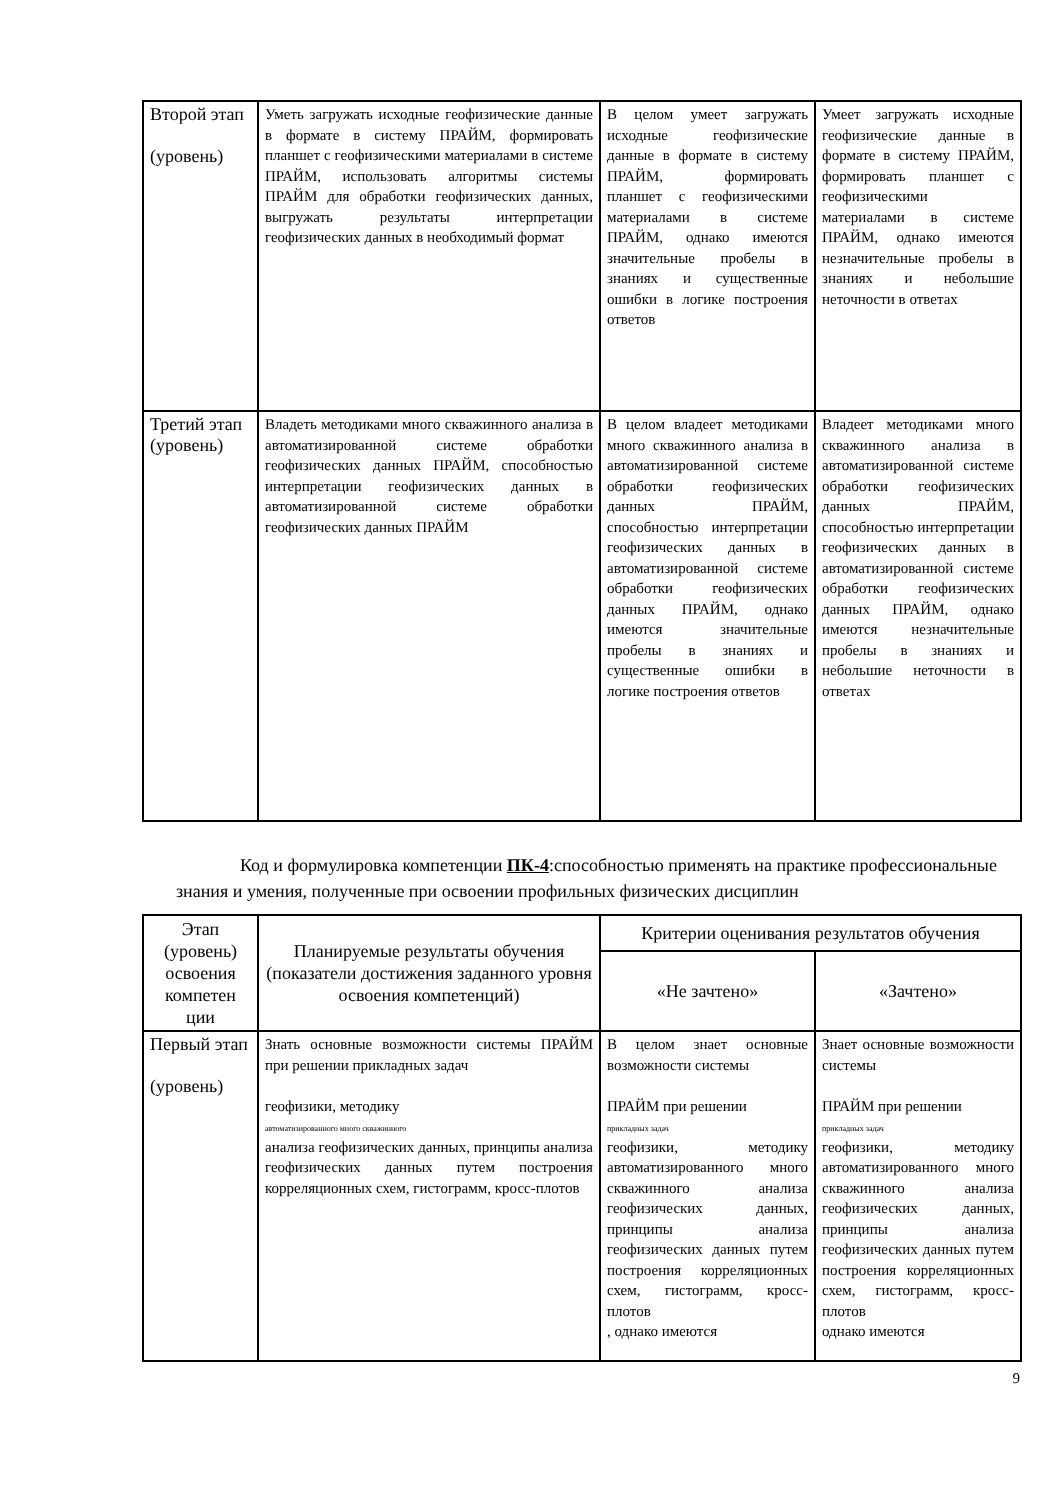| Второй этап (уровень) | Уметь загружать исходные геофизические данные в формате в систему ПРАЙМ, формировать планшет с геофизическими материалами в системе ПРАЙМ, использовать алгоритмы системы ПРАЙМ для обработки геофизических данных, выгружать результаты интерпретации геофизических данных в необходимый формат | В целом умеет загружать исходные геофизические данные в формате в систему ПРАЙМ, формировать планшет с геофизическими материалами в системе ПРАЙМ, однако имеются значительные пробелы в знаниях и существенные ошибки в логике построения ответов | Умеет загружать исходные геофизические данные в формате в систему ПРАЙМ, формировать планшет с геофизическими материалами в системе ПРАЙМ, однако имеются незначительные пробелы в знаниях и небольшие неточности в ответах |
| Третий этап (уровень) | Владеть методиками много скважинного анализа в автоматизированной системе обработки геофизических данных ПРАЙМ, способностью интерпретации геофизических данных в автоматизированной системе обработки геофизических данных ПРАЙМ | В целом владеет методиками много скважинного анализа в автоматизированной системе обработки геофизических данных ПРАЙМ, способностью интерпретации геофизических данных в автоматизированной системе обработки геофизических данных ПРАЙМ, однако имеются значительные пробелы в знаниях и существенные ошибки в логике построения ответов | Владеет методиками много скважинного анализа в автоматизированной системе обработки геофизических данных ПРАЙМ, способностью интерпретации геофизических данных в автоматизированной системе обработки геофизических данных ПРАЙМ, однако имеются незначительные пробелы в знаниях и небольшие неточности в ответах |
Код и формулировка компетенции ПК-4:способностью применять на практике профессиональные знания и умения, полученные при освоении профильных физических дисциплин
| Этап (уровень) освоения компетен ции | Планируемые результаты обучения (показатели достижения заданного уровня освоения компетенций) | Критерии оценивания результатов обучения | |
| --- | --- | --- | --- |
| | | «Не зачтено» | «Зачтено» |
| Первый этап (уровень) | Знать основные возможности системы ПРАЙМ при решении прикладных задач геофизики, методику автоматизированного много скважинного анализа геофизических данных, принципы анализа геофизических данных путем построения корреляционных схем, гистограмм, кросс-плотов | В целом знает основные возможности системы ПРАЙМ при решении прикладных задач геофизики, методику автоматизированного много скважинного анализа геофизических данных, принципы анализа геофизических данных путем построения корреляционных схем, гистограмм, кросс-плотов , однако имеются | Знает основные возможности системы ПРАЙМ при решении прикладных задач геофизики, методику автоматизированного много скважинного анализа геофизических данных, принципы анализа геофизических данных путем построения корреляционных схем, гистограмм, кросс-плотов однако имеются |
9